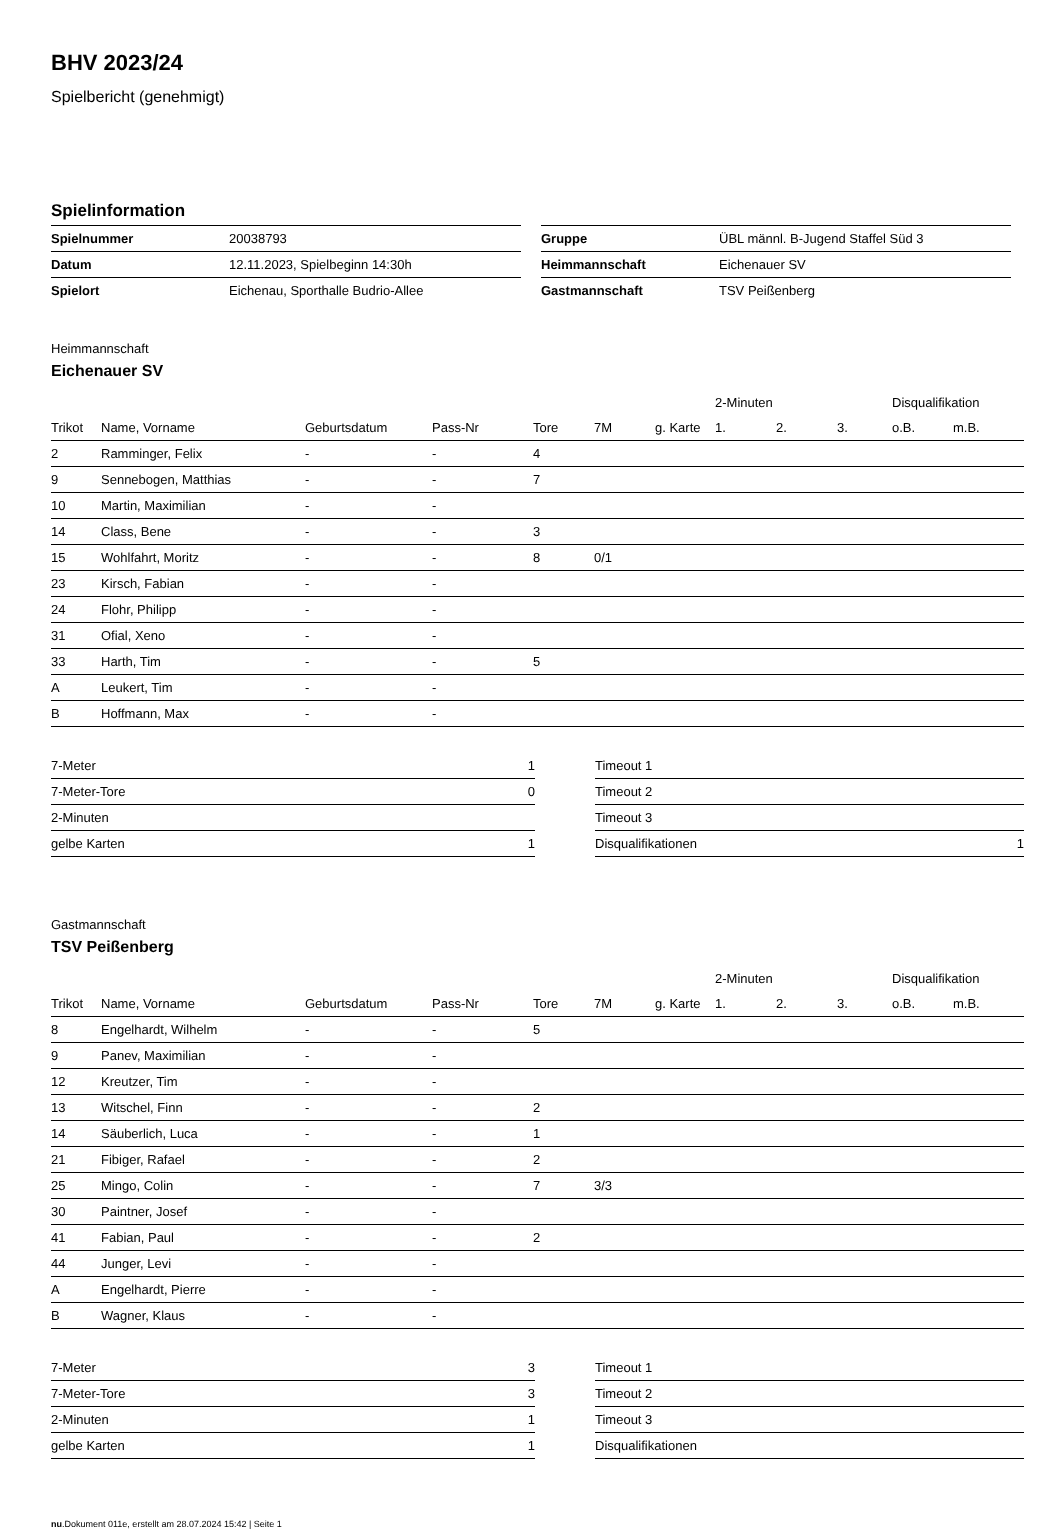BHV 2023/24
Spielbericht (genehmigt)
Spielinformation
| Spielnummer | 20038793 |
| Datum | 12.11.2023, Spielbeginn 14:30h |
| Spielort | Eichenau, Sporthalle Budrio-Allee |
| Gruppe | ÜBL männl. B-Jugend Staffel Süd 3 |
| Heimmannschaft | Eichenauer SV |
| Gastmannschaft | TSV Peißenberg |
Heimmannschaft
Eichenauer SV
| | | | | | | | 2-Minuten | | | Disqualifikation | |
| --- | --- | --- | --- | --- | --- | --- | --- | --- | --- | --- | --- |
| Trikot | Name, Vorname | Geburtsdatum | Pass-Nr | Tore | 7M | g. Karte | 1. | 2. | 3. | o.B. | m.B. |
| 2 | Ramminger, Felix | - | - | 4 | | | | | | | |
| 9 | Sennebogen, Matthias | - | - | 7 | | | | | | | |
| 10 | Martin, Maximilian | - | - | | | | | | | | |
| 14 | Class, Bene | - | - | 3 | | | | | | | |
| 15 | Wohlfahrt, Moritz | - | - | 8 | 0/1 | | | | | | |
| 23 | Kirsch, Fabian | - | - | | | | | | | | |
| 24 | Flohr, Philipp | - | - | | | | | | | | |
| 31 | Ofial, Xeno | - | - | | | | | | | | |
| 33 | Harth, Tim | - | - | 5 | | | | | | | |
| A | Leukert, Tim | - | - | | | | | | | | |
| B | Hoffmann, Max | - | - | | | | | | | | |
| 7-Meter | 1 |
| 7-Meter-Tore | 0 |
| 2-Minuten | |
| gelbe Karten | 1 |
| Timeout 1 | |
| Timeout 2 | |
| Timeout 3 | |
| Disqualifikationen | 1 |
Gastmannschaft
TSV Peißenberg
| | | | | | | | 2-Minuten | | | Disqualifikation | |
| --- | --- | --- | --- | --- | --- | --- | --- | --- | --- | --- | --- |
| Trikot | Name, Vorname | Geburtsdatum | Pass-Nr | Tore | 7M | g. Karte | 1. | 2. | 3. | o.B. | m.B. |
| 8 | Engelhardt, Wilhelm | - | - | 5 | | | | | | | |
| 9 | Panev, Maximilian | - | - | | | | | | | | |
| 12 | Kreutzer, Tim | - | - | | | | | | | | |
| 13 | Witschel, Finn | - | - | 2 | | | | | | | |
| 14 | Säuberlich, Luca | - | - | 1 | | | | | | | |
| 21 | Fibiger, Rafael | - | - | 2 | | | | | | | |
| 25 | Mingo, Colin | - | - | 7 | 3/3 | | | | | | |
| 30 | Paintner, Josef | - | - | | | | | | | | |
| 41 | Fabian, Paul | - | - | 2 | | | | | | | |
| 44 | Junger, Levi | - | - | | | | | | | | |
| A | Engelhardt, Pierre | - | - | | | | | | | | |
| B | Wagner, Klaus | - | - | | | | | | | | |
| 7-Meter | 3 |
| 7-Meter-Tore | 3 |
| 2-Minuten | 1 |
| gelbe Karten | 1 |
| Timeout 1 | |
| Timeout 2 | |
| Timeout 3 | |
| Disqualifikationen | |
nu.Dokument 011e, erstellt am 28.07.2024 15:42 | Seite 1